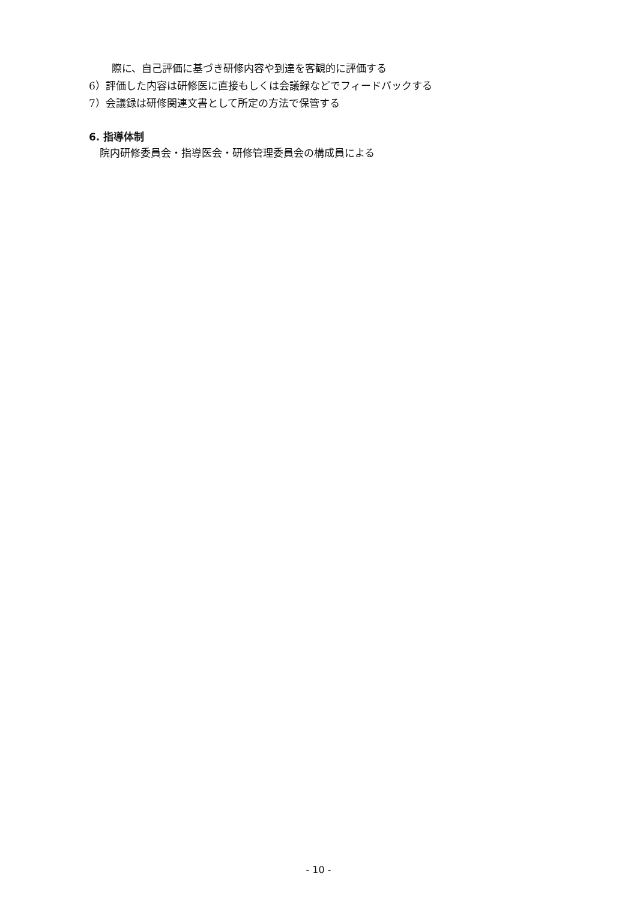際に、自己評価に基づき研修内容や到達を客観的に評価する
6）評価した内容は研修医に直接もしくは会議録などでフィードバックする
7）会議録は研修関連文書として所定の方法で保管する
6. 指導体制
院内研修委員会・指導医会・研修管理委員会の構成員による
- 10 -